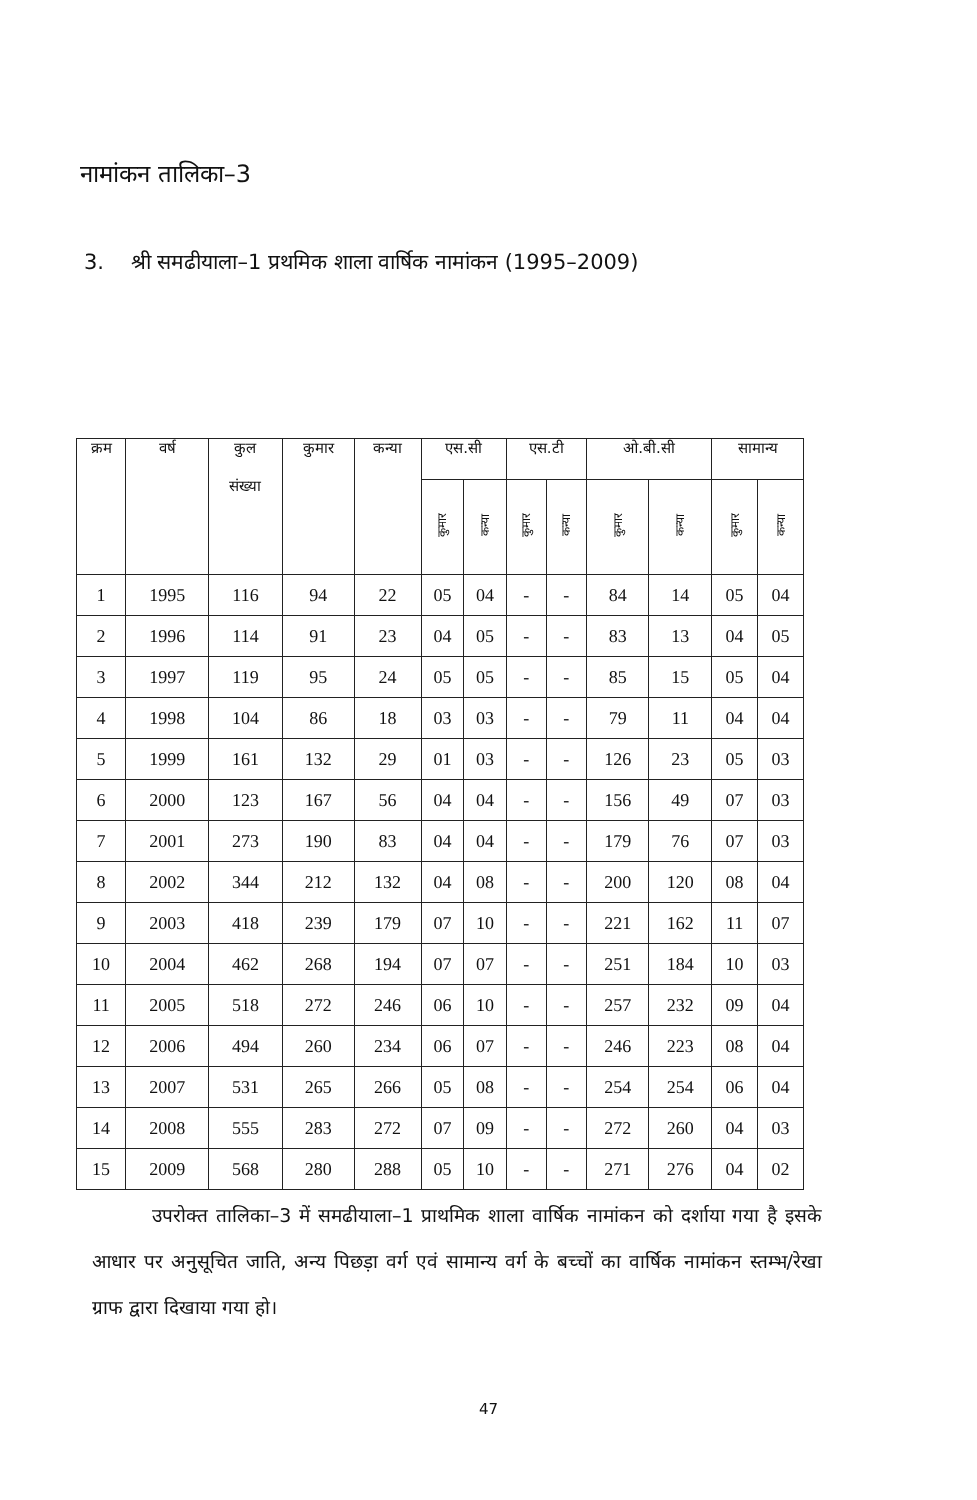नामांकन तालिका–3
3. श्री समढीयाला–1 प्रथमिक शाला वार्षिक नामांकन (1995–2009)
| क्रम | वर्ष | कुल संख्या | कुमार | कन्या | एस.सी | | एस.टी | | ओ.बी.सी | | सामान्य | |
| --- | --- | --- | --- | --- | --- | --- | --- | --- | --- | --- | --- | --- |
| | | | | | कुमार | कन्या | कुमार | कन्या | कुमार | कन्या | कुमार | कन्या |
| 1 | 1995 | 116 | 94 | 22 | 05 | 04 | - | - | 84 | 14 | 05 | 04 |
| 2 | 1996 | 114 | 91 | 23 | 04 | 05 | - | - | 83 | 13 | 04 | 05 |
| 3 | 1997 | 119 | 95 | 24 | 05 | 05 | - | - | 85 | 15 | 05 | 04 |
| 4 | 1998 | 104 | 86 | 18 | 03 | 03 | - | - | 79 | 11 | 04 | 04 |
| 5 | 1999 | 161 | 132 | 29 | 01 | 03 | - | - | 126 | 23 | 05 | 03 |
| 6 | 2000 | 123 | 167 | 56 | 04 | 04 | - | - | 156 | 49 | 07 | 03 |
| 7 | 2001 | 273 | 190 | 83 | 04 | 04 | - | - | 179 | 76 | 07 | 03 |
| 8 | 2002 | 344 | 212 | 132 | 04 | 08 | - | - | 200 | 120 | 08 | 04 |
| 9 | 2003 | 418 | 239 | 179 | 07 | 10 | - | - | 221 | 162 | 11 | 07 |
| 10 | 2004 | 462 | 268 | 194 | 07 | 07 | - | - | 251 | 184 | 10 | 03 |
| 11 | 2005 | 518 | 272 | 246 | 06 | 10 | - | - | 257 | 232 | 09 | 04 |
| 12 | 2006 | 494 | 260 | 234 | 06 | 07 | - | - | 246 | 223 | 08 | 04 |
| 13 | 2007 | 531 | 265 | 266 | 05 | 08 | - | - | 254 | 254 | 06 | 04 |
| 14 | 2008 | 555 | 283 | 272 | 07 | 09 | - | - | 272 | 260 | 04 | 03 |
| 15 | 2009 | 568 | 280 | 288 | 05 | 10 | - | - | 271 | 276 | 04 | 02 |
उपरोक्त तालिका–3 में समढीयाला–1 प्राथमिक शाला वार्षिक नामांकन को दर्शाया गया है इसके आधार पर अनुसूचित जाति, अन्य पिछड़ा वर्ग एवं सामान्य वर्ग के बच्चों का वार्षिक नामांकन स्तम्भ/रेखा ग्राफ द्वारा दिखाया गया हो।
47